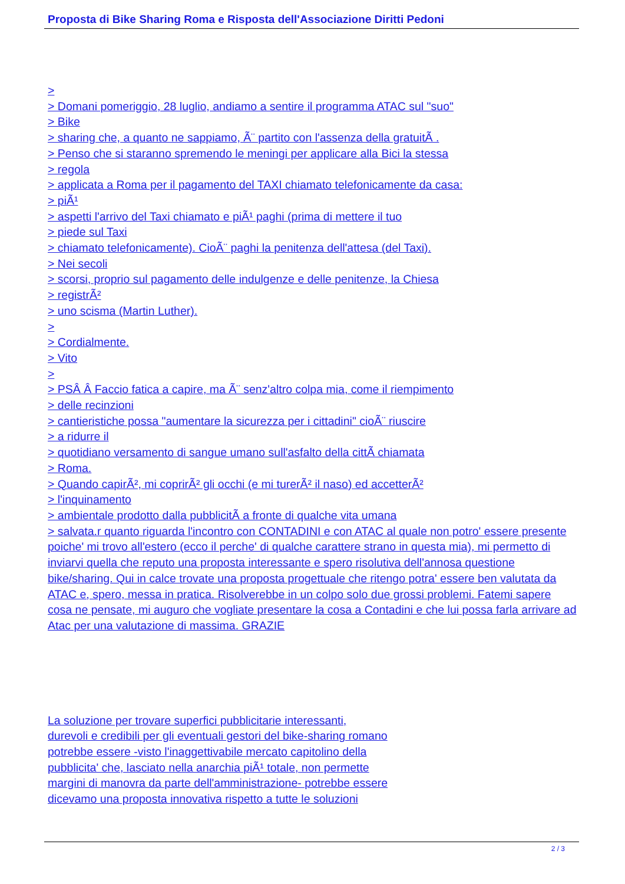Proposta di Bike Sharing Roma e Risposta dell'Associazione Diritti Pedoni
>
> Domani pomeriggio, 28 luglio, andiamo a sentire il programma ATAC sul "suo"
> Bike
> sharing che, a quanto ne sappiamo, Ã¨ partito con l'assenza della gratuitÃ .
> Penso che si staranno spremendo le meningi per applicare alla Bici la stessa
> regola
> applicata a Roma per il pagamento del TAXI chiamato telefonicamente da casa:
> piÃ¹
> aspetti l'arrivo del Taxi chiamato e piÃ¹ paghi (prima di mettere il tuo
> piede sul Taxi
> chiamato telefonicamente). CioÃ¨ paghi la penitenza dell'attesa (del Taxi).
> Nei secoli
> scorsi, proprio sul pagamento delle indulgenze e delle penitenze, la Chiesa
> registrÃ²
> uno scisma (Martin Luther).
>
> Cordialmente.
> Vito
>
> PSÂ Â Faccio fatica a capire, ma Ã¨ senz'altro colpa mia, come il riempimento
> delle recinzioni
> cantieristiche possa "aumentare la sicurezza per i cittadini" cioÃ¨ riuscire
> a ridurre il
> quotidiano versamento di sangue umano sull'asfalto della cittÃ chiamata
> Roma.
> Quando capirÃ², mi coprirÃ² gli occhi (e mi turerÃ² il naso) ed accetterÃ²
> l'inquinamento
> ambientale prodotto dalla pubblicitÃ a fronte di qualche vita umana
> salvata.r quanto riguarda l'incontro con CONTADINI e con ATAC al quale non potro' essere presente poiche' mi trovo all'estero (ecco il perche' di qualche carattere strano in questa mia), mi permetto di inviarvi quella che reputo una proposta interessante e spero risolutiva dell'annosa questione bike/sharing. Qui in calce trovate una proposta progettuale che ritengo potra' essere ben valutata da ATAC e, spero, messa in pratica. Risolverebbe in un colpo solo due grossi problemi. Fatemi sapere cosa ne pensate, mi auguro che vogliate presentare la cosa a Contadini e che lui possa farla arrivare ad Atac per una valutazione di massima. GRAZIE
La soluzione per trovare superfici pubblicitarie interessanti,
durevoli e credibili per gli eventuali gestori del bike-sharing romano
potrebbe essere -visto l'inaggettivabile mercato capitolino della
pubblicita' che, lasciato nella anarchia piÃ¹ totale, non permette
margini di manovra da parte dell'amministrazione- potrebbe essere
dicevamo una proposta innovativa rispetto a tutte le soluzioni
2 / 3